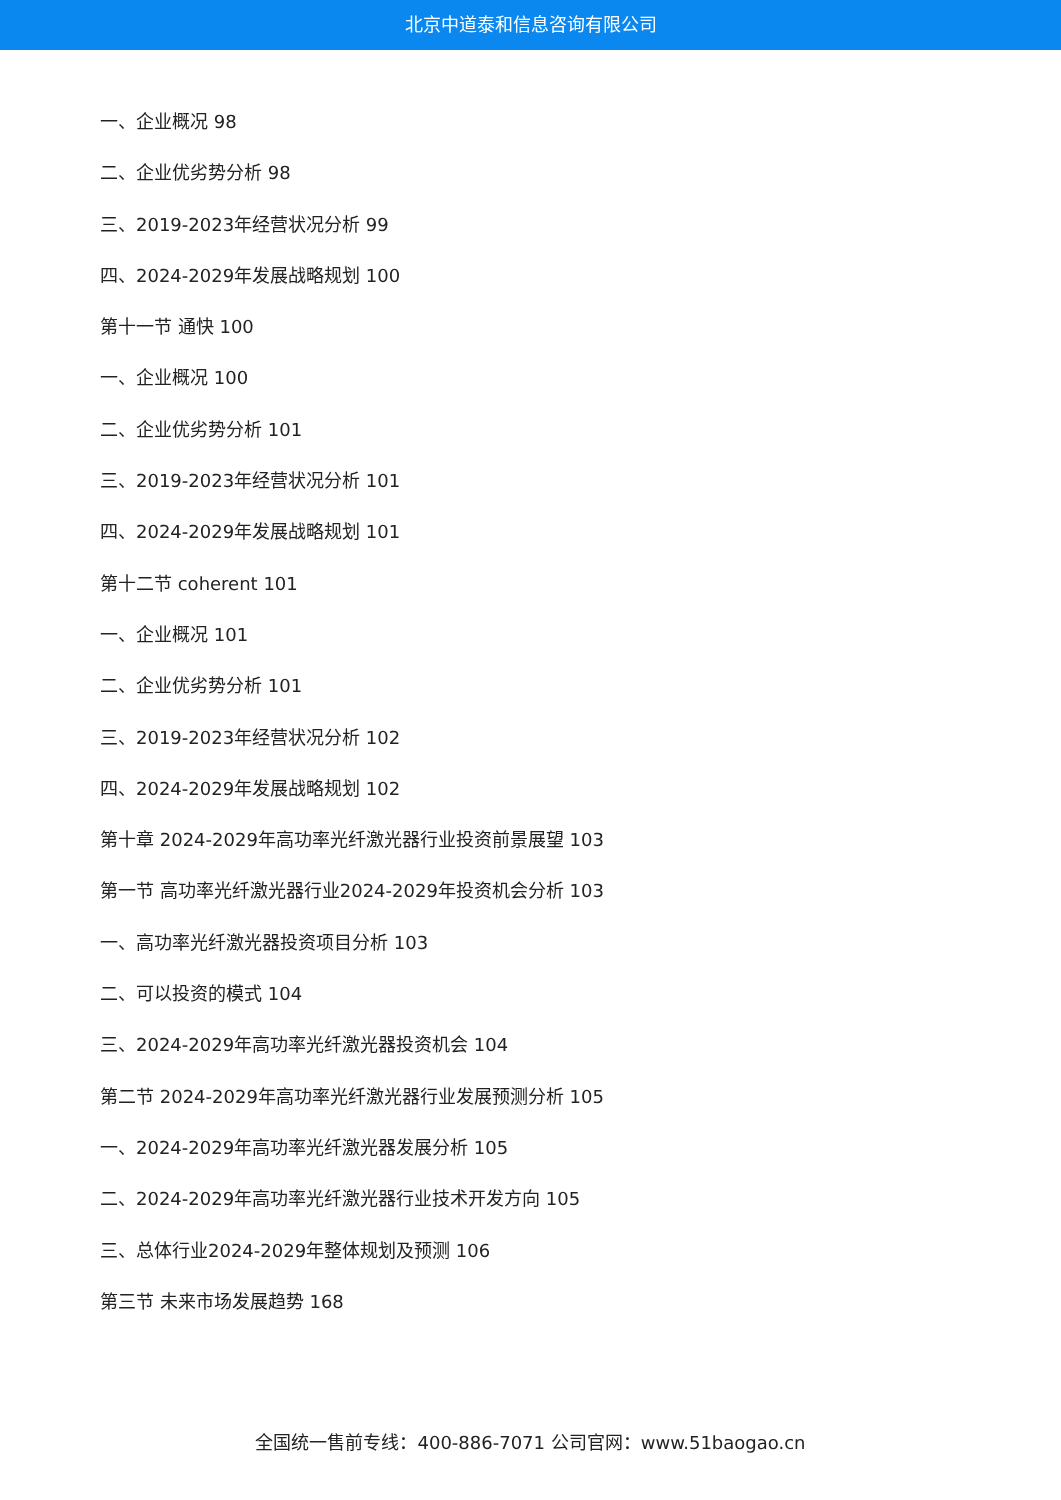北京中道泰和信息咨询有限公司
一、企业概况 98
二、企业优劣势分析 98
三、2019-2023年经营状况分析 99
四、2024-2029年发展战略规划 100
第十一节 通快 100
一、企业概况 100
二、企业优劣势分析 101
三、2019-2023年经营状况分析 101
四、2024-2029年发展战略规划 101
第十二节 coherent 101
一、企业概况 101
二、企业优劣势分析 101
三、2019-2023年经营状况分析 102
四、2024-2029年发展战略规划 102
第十章 2024-2029年高功率光纤激光器行业投资前景展望 103
第一节 高功率光纤激光器行业2024-2029年投资机会分析 103
一、高功率光纤激光器投资项目分析 103
二、可以投资的模式 104
三、2024-2029年高功率光纤激光器投资机会 104
第二节 2024-2029年高功率光纤激光器行业发展预测分析 105
一、2024-2029年高功率光纤激光器发展分析 105
二、2024-2029年高功率光纤激光器行业技术开发方向 105
三、总体行业2024-2029年整体规划及预测 106
第三节 未来市场发展趋势 168
全国统一售前专线：400-886-7071 公司官网：www.51baogao.cn